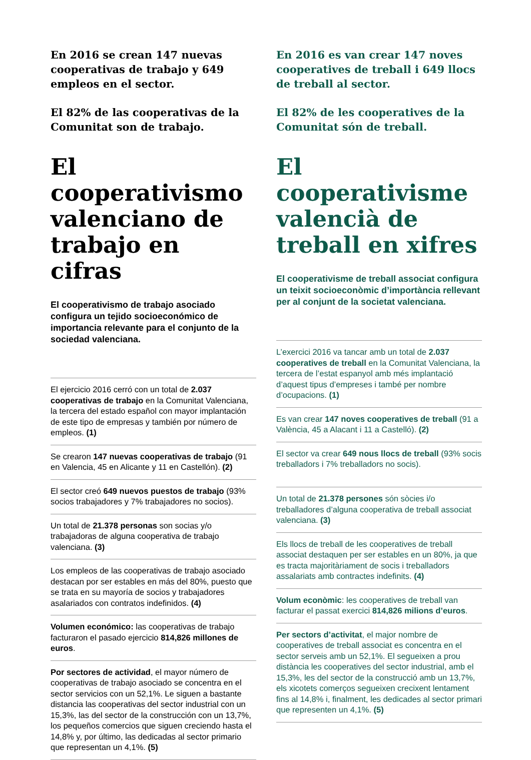En 2016 se crean 147 nuevas cooperativas de trabajo y 649 empleos en el sector.
El 82% de las cooperativas de la Comunitat son de trabajo.
El cooperativismo valenciano de trabajo en cifras
El cooperativismo de trabajo asociado configura un tejido socioeconómico de importancia relevante para el conjunto de la sociedad valenciana.
El ejercicio 2016 cerró con un total de 2.037 cooperativas de trabajo en la Comunitat Valenciana, la tercera del estado español con mayor implantación de este tipo de empresas y también por número de empleos. (1)
Se crearon 147 nuevas cooperativas de trabajo (91 en Valencia, 45 en Alicante y 11 en Castellón). (2)
El sector creó 649 nuevos puestos de trabajo (93% socios trabajadores y 7% trabajadores no socios).
Un total de 21.378 personas son socias y/o trabajadoras de alguna cooperativa de trabajo valenciana. (3)
Los empleos de las cooperativas de trabajo asociado destacan por ser estables en más del 80%, puesto que se trata en su mayoría de socios y trabajadores asalariados con contratos indefinidos. (4)
Volumen económico: las cooperativas de trabajo facturaron el pasado ejercicio 814,826 millones de euros.
Por sectores de actividad, el mayor número de cooperativas de trabajo asociado se concentra en el sector servicios con un 52,1%. Le siguen a bastante distancia las cooperativas del sector industrial con un 15,3%, las del sector de la construcción con un 13,7%, los pequeños comercios que siguen creciendo hasta el 14,8% y, por último, las dedicadas al sector primario que representan un 4,1%. (5)
En 2016 es van crear 147 noves cooperatives de treball i 649 llocs de treball al sector.
El 82% de les cooperatives de la Comunitat són de treball.
El cooperativisme valencià de treball en xifres
El cooperativisme de treball associat configura un teixit socioeconòmic d’importància rellevant per al conjunt de la societat valenciana.
L’exercici 2016 va tancar amb un total de 2.037 cooperatives de treball en la Comunitat Valenciana, la tercera de l’estat espanyol amb més implantació d’aquest tipus d’empreses i també per nombre d’ocupacions. (1)
Es van crear 147 noves cooperatives de treball (91 a València, 45 a Alacant i 11 a Castelló). (2)
El sector va crear 649 nous llocs de treball (93% socis treballadors i 7% treballadors no socis).
Un total de 21.378 persones són sòcies i/o treballadores d’alguna cooperativa de treball associat valenciana. (3)
Els llocs de treball de les cooperatives de treball associat destaquen per ser estables en un 80%, ja que es tracta majoritàriament de socis i treballadors assalariats amb contractes indefinits. (4)
Volum econòmic: les cooperatives de treball van facturar el passat exercici 814,826 milions d’euros.
Per sectors d’activitat, el major nombre de cooperatives de treball associat es concentra en el sector serveis amb un 52,1%. El segueixen a prou distància les cooperatives del sector industrial, amb el 15,3%, les del sector de la construcció amb un 13,7%, els xicotets comerços segueixen crecixent lentament fins al 14,8% i, finalment, les dedicades al sector primari que representen un 4,1%. (5)